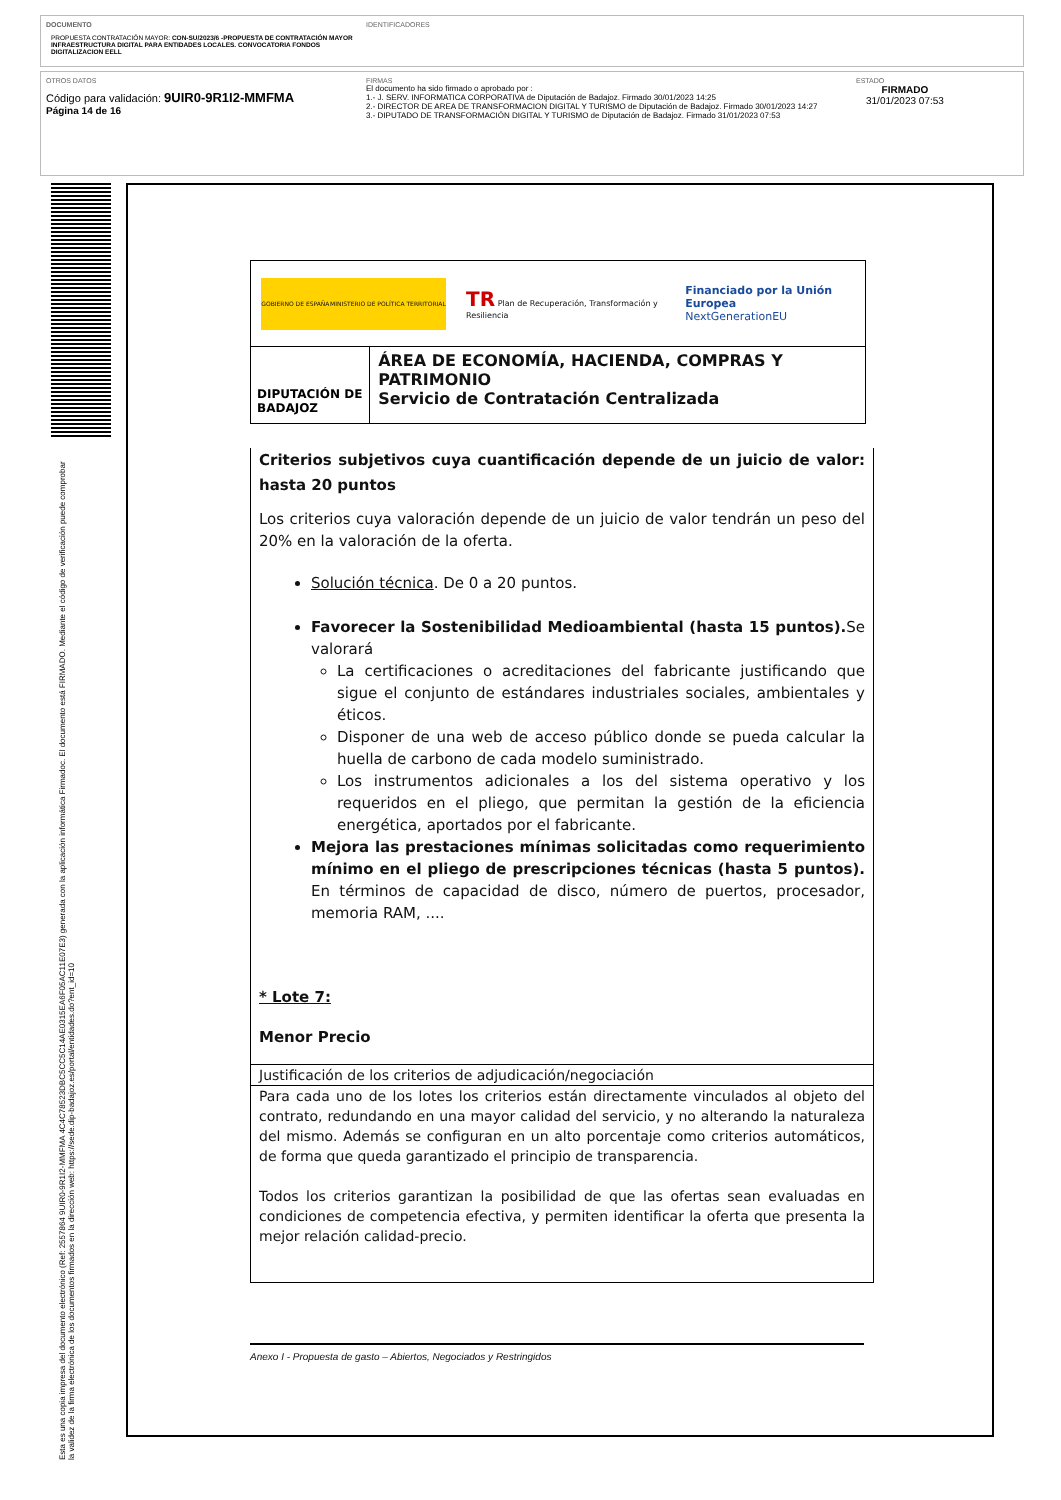DOCUMENTO
PROPUESTA CONTRATACIÓN MAYOR: CON-SU/2023/6 -PROPUESTA DE CONTRATACIÓN MAYOR INFRAESTRUCTURA DIGITAL PARA ENTIDADES LOCALES. CONVOCATORIA FONDOS DIGITALIZACION EELL
IDENTIFICADORES
OTROS DATOS
Código para validación: 9UIR0-9R1I2-MMFMA
Página 14 de 16
FIRMAS
El documento ha sido firmado o aprobado por :
1.- J. SERV. INFORMATICA CORPORATIVA de Diputación de Badajoz. Firmado 30/01/2023 14:25
2.- DIRECTOR DE AREA DE TRANSFORMACION DIGITAL Y TURISMO de Diputación de Badajoz. Firmado 30/01/2023 14:27
3.- DIPUTADO DE TRANSFORMACIÓN DIGITAL Y TURISMO de Diputación de Badajoz. Firmado 31/01/2023 07:53
ESTADO
FIRMADO
31/01/2023 07:53
Esta es una copia impresa del documento electrónico (Ref: 2557864 9UIR0-9R1I2-MMFMA 4C4C78523DBC5CC5C14AE0315EA6F05AC11E07E3) generada con la aplicación informática Firmadoc. El documento está FIRMADO. Mediante el código de verificación puede comprobar la validez de la firma electrónica de los documentos firmados en la dirección web: https://sede.dip-badajoz.es/portal/entidades.do?ent_id=10
GOBIERNO DE ESPAÑA MINISTERIO DE POLÍTICA TERRITORIAL
TR Plan de Recuperación, Transformación y Resiliencia
Financiado por la Unión Europea
NextGenerationEU
DIPUTACIÓN DE BADAJOZ
ÁREA DE ECONOMÍA, HACIENDA, COMPRAS Y PATRIMONIO
Servicio de Contratación Centralizada
Criterios subjetivos cuya cuantificación depende de un juicio de valor: hasta 20 puntos
Los criterios cuya valoración depende de un juicio de valor tendrán un peso del 20% en la valoración de la oferta.
Solución técnica. De 0 a 20 puntos.
Favorecer la Sostenibilidad Medioambiental (hasta 15 puntos). Se valorará
La certificaciones o acreditaciones del fabricante justificando que sigue el conjunto de estándares industriales sociales, ambientales y éticos.
Disponer de una web de acceso público donde se pueda calcular la huella de carbono de cada modelo suministrado.
Los instrumentos adicionales a los del sistema operativo y los requeridos en el pliego, que permitan la gestión de la eficiencia energética, aportados por el fabricante.
Mejora las prestaciones mínimas solicitadas como requerimiento mínimo en el pliego de prescripciones técnicas (hasta 5 puntos). En términos de capacidad de disco, número de puertos, procesador, memoria RAM, ....
* Lote 7:
Menor Precio
Justificación de los criterios de adjudicación/negociación
Para cada uno de los lotes los criterios están directamente vinculados al objeto del contrato, redundando en una mayor calidad del servicio, y no alterando la naturaleza del mismo. Además se configuran en un alto porcentaje como criterios automáticos, de forma que queda garantizado el principio de transparencia.
Todos los criterios garantizan la posibilidad de que las ofertas sean evaluadas en condiciones de competencia efectiva, y permiten identificar la oferta que presenta la mejor relación calidad-precio.
Anexo I - Propuesta de gasto – Abiertos, Negociados y Restringidos